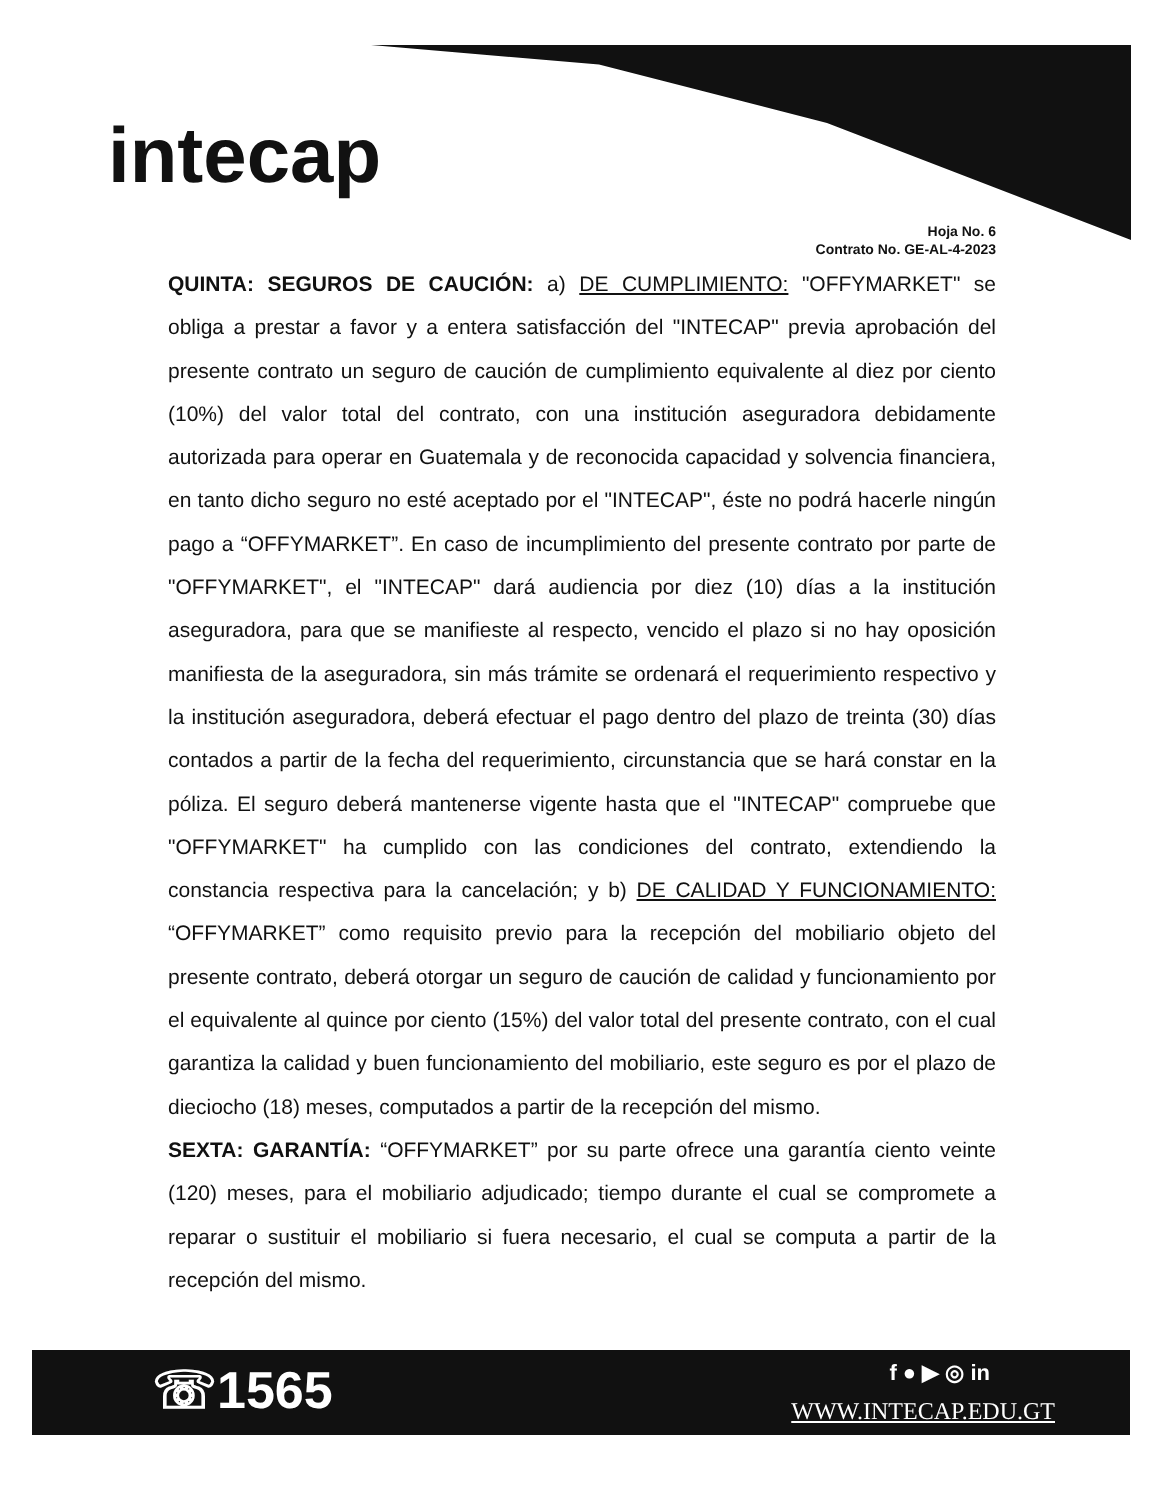intecap
Hoja No. 6
Contrato No. GE-AL-4-2023
QUINTA: SEGUROS DE CAUCIÓN: a) DE CUMPLIMIENTO: "OFFYMARKET" se obliga a prestar a favor y a entera satisfacción del "INTECAP" previa aprobación del presente contrato un seguro de caución de cumplimiento equivalente al diez por ciento (10%) del valor total del contrato, con una institución aseguradora debidamente autorizada para operar en Guatemala y de reconocida capacidad y solvencia financiera, en tanto dicho seguro no esté aceptado por el "INTECAP", éste no podrá hacerle ningún pago a “OFFYMARKET”. En caso de incumplimiento del presente contrato por parte de "OFFYMARKET", el "INTECAP" dará audiencia por diez (10) días a la institución aseguradora, para que se manifieste al respecto, vencido el plazo si no hay oposición manifiesta de la aseguradora, sin más trámite se ordenará el requerimiento respectivo y la institución aseguradora, deberá efectuar el pago dentro del plazo de treinta (30) días contados a partir de la fecha del requerimiento, circunstancia que se hará constar en la póliza. El seguro deberá mantenerse vigente hasta que el "INTECAP" compruebe que "OFFYMARKET" ha cumplido con las condiciones del contrato, extendiendo la constancia respectiva para la cancelación; y b) DE CALIDAD Y FUNCIONAMIENTO: “OFFYMARKET” como requisito previo para la recepción del mobiliario objeto del presente contrato, deberá otorgar un seguro de caución de calidad y funcionamiento por el equivalente al quince por ciento (15%) del valor total del presente contrato, con el cual garantiza la calidad y buen funcionamiento del mobiliario, este seguro es por el plazo de dieciocho (18) meses, computados a partir de la recepción del mismo.
SEXTA: GARANTÍA: “OFFYMARKET” por su parte ofrece una garantía ciento veinte (120) meses, para el mobiliario adjudicado; tiempo durante el cual se compromete a reparar o sustituir el mobiliario si fuera necesario, el cual se computa a partir de la recepción del mismo.
☏1565 f ● ▶ ◎ in
WWW.INTECAP.EDU.GT